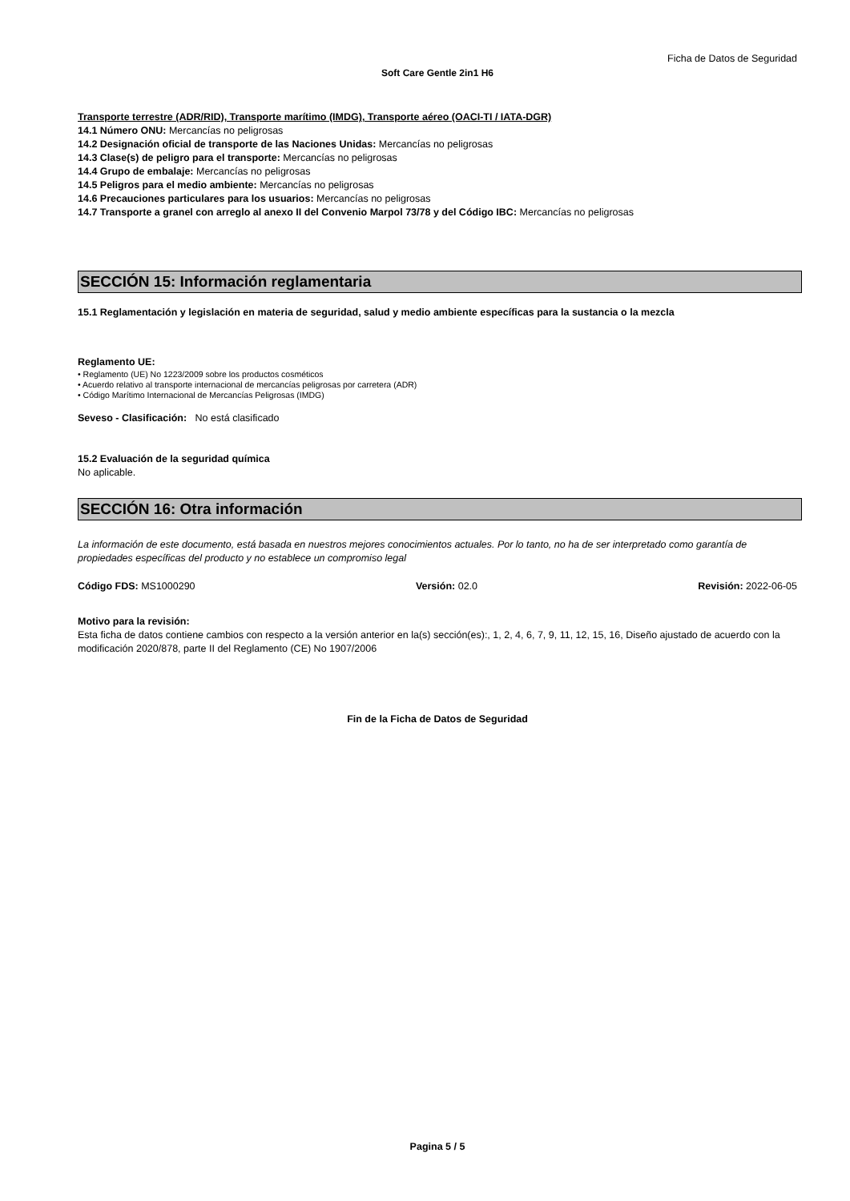Ficha de Datos de Seguridad
Soft Care Gentle 2in1 H6
Transporte terrestre (ADR/RID), Transporte marítimo (IMDG), Transporte aéreo (OACI-TI / IATA-DGR)
14.1 Número ONU: Mercancías no peligrosas
14.2 Designación oficial de transporte de las Naciones Unidas: Mercancías no peligrosas
14.3 Clase(s) de peligro para el transporte: Mercancías no peligrosas
14.4 Grupo de embalaje: Mercancías no peligrosas
14.5 Peligros para el medio ambiente: Mercancías no peligrosas
14.6 Precauciones particulares para los usuarios: Mercancías no peligrosas
14.7 Transporte a granel con arreglo al anexo II del Convenio Marpol 73/78 y del Código IBC: Mercancías no peligrosas
SECCIÓN 15: Información reglamentaria
15.1 Reglamentación y legislación en materia de seguridad, salud y medio ambiente específicas para la sustancia o la mezcla
Reglamento UE:
• Reglamento (UE) No 1223/2009 sobre los productos cosméticos
• Acuerdo relativo al transporte internacional de mercancías peligrosas por carretera (ADR)
• Código Marítimo Internacional de Mercancías Peligrosas (IMDG)
Seveso - Clasificación: No está clasificado
15.2 Evaluación de la seguridad química
No aplicable.
SECCIÓN 16: Otra información
La información de este documento, está basada en nuestros mejores conocimientos actuales. Por lo tanto, no ha de ser interpretado como garantía de propiedades específicas del producto y no establece un compromiso legal
Código FDS: MS1000290 Versión: 02.0 Revisión: 2022-06-05
Motivo para la revisión:
Esta ficha de datos contiene cambios con respecto a la versión anterior en la(s) sección(es):, 1, 2, 4, 6, 7, 9, 11, 12, 15, 16, Diseño ajustado de acuerdo con la modificación 2020/878, parte II del Reglamento (CE) No 1907/2006
Fin de la Ficha de Datos de Seguridad
Pagina 5 / 5